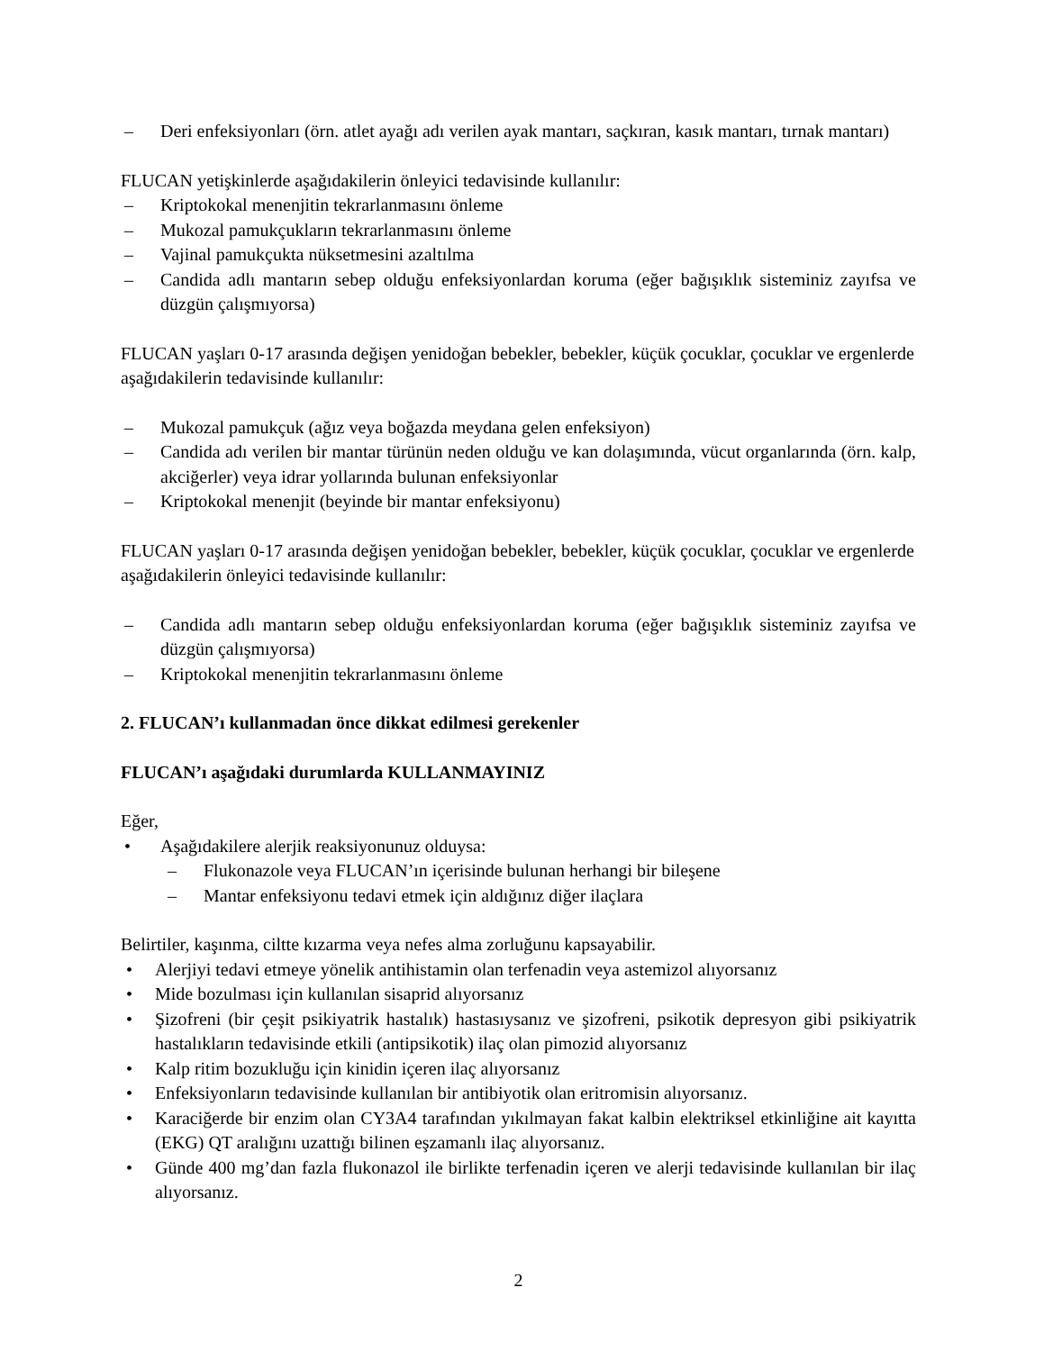– Deri enfeksiyonları (örn. atlet ayağı adı verilen ayak mantarı, saçkıran, kasık mantarı, tırnak mantarı)
FLUCAN yetişkinlerde aşağıdakilerin önleyici tedavisinde kullanılır:
– Kriptokokal menenjitin tekrarlanmasını önleme
– Mukozal pamukçukların tekrarlanmasını önleme
– Vajinal pamukçukta nüksetmesini azaltılma
– Candida adlı mantarın sebep olduğu enfeksiyonlardan koruma (eğer bağışıklık sisteminiz zayıfsa ve düzgün çalışmıyorsa)
FLUCAN yaşları 0-17 arasında değişen yenidoğan bebekler, bebekler, küçük çocuklar, çocuklar ve ergenlerde aşağıdakilerin tedavisinde kullanılır:
– Mukozal pamukçuk (ağız veya boğazda meydana gelen enfeksiyon)
– Candida adı verilen bir mantar türünün neden olduğu ve kan dolaşımında, vücut organlarında (örn. kalp, akciğerler) veya idrar yollarında bulunan enfeksiyonlar
– Kriptokokal menenjit (beyinde bir mantar enfeksiyonu)
FLUCAN yaşları 0-17 arasında değişen yenidoğan bebekler, bebekler, küçük çocuklar, çocuklar ve ergenlerde aşağıdakilerin önleyici tedavisinde kullanılır:
– Candida adlı mantarın sebep olduğu enfeksiyonlardan koruma (eğer bağışıklık sisteminiz zayıfsa ve düzgün çalışmıyorsa)
– Kriptokokal menenjitin tekrarlanmasını önleme
2. FLUCAN’ı kullanmadan önce dikkat edilmesi gerekenler
FLUCAN’ı aşağıdaki durumlarda KULLANMAYINIZ
Eğer,
• Aşağıdakilere alerjik reaksiyonunuz olduysa:
– Flukonazole veya FLUCAN’ın içerisinde bulunan herhangi bir bileşene
– Mantar enfeksiyonu tedavi etmek için aldığınız diğer ilaçlara
Belirtiler, kaşınma, ciltte kızarma veya nefes alma zorluğunu kapsayabilir.
• Alerjiyi tedavi etmeye yönelik antihistamin olan terfenadin veya astemizol alıyorsanız
• Mide bozulması için kullanılan sisaprid alıyorsanız
• Şizofreni (bir çeşit psikiyatrik hastalık) hastasıysanız ve şizofreni, psikotik depresyon gibi psikiyatrik hastalıkların tedavisinde etkili (antipsikotik) ilaç olan pimozid alıyorsanız
• Kalp ritim bozukluğu için kinidin içeren ilaç alıyorsanız
• Enfeksiyonların tedavisinde kullanılan bir antibiyotik olan eritromisin alıyorsanız.
• Karaciğerde bir enzim olan CY3A4 tarafından yıkılmayan fakat kalbin elektriksel etkinliğine ait kayıtta (EKG) QT aralığını uzattığı bilinen eşzamanlı ilaç alıyorsanız.
• Günde 400 mg’dan fazla flukonazol ile birlikte terfenadin içeren ve alerji tedavisinde kullanılan bir ilaç alıyorsanız.
2